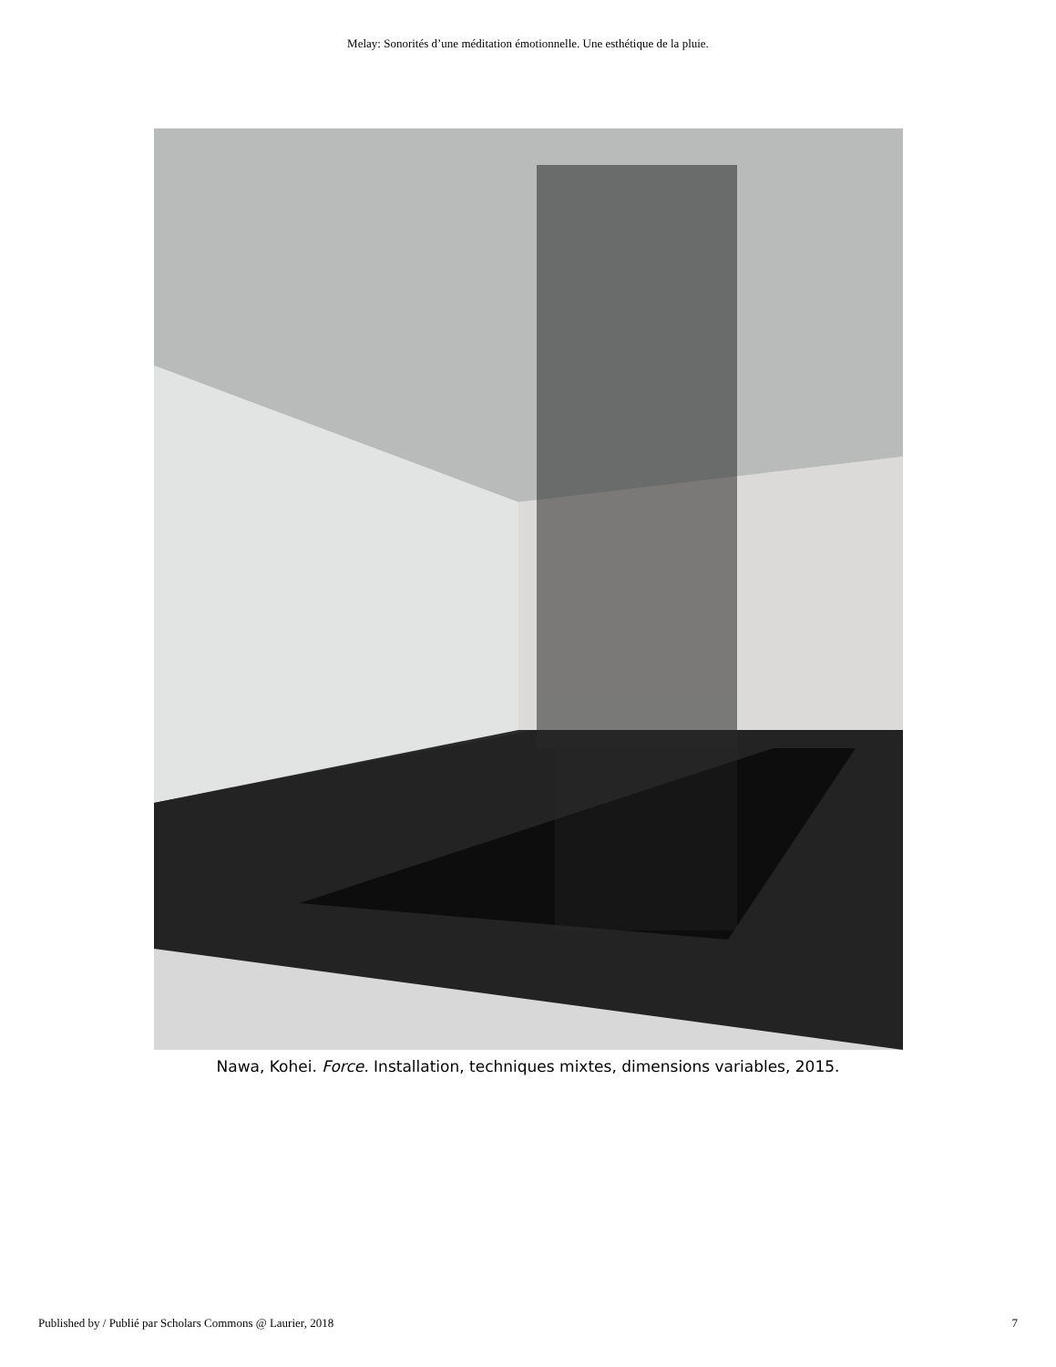Melay: Sonorités d’une méditation émotionnelle. Une esthétique de la pluie.
Nawa, Kohei. Force. Installation, techniques mixtes, dimensions variables, 2015.
Published by / Publié par Scholars Commons @ Laurier, 2018 7